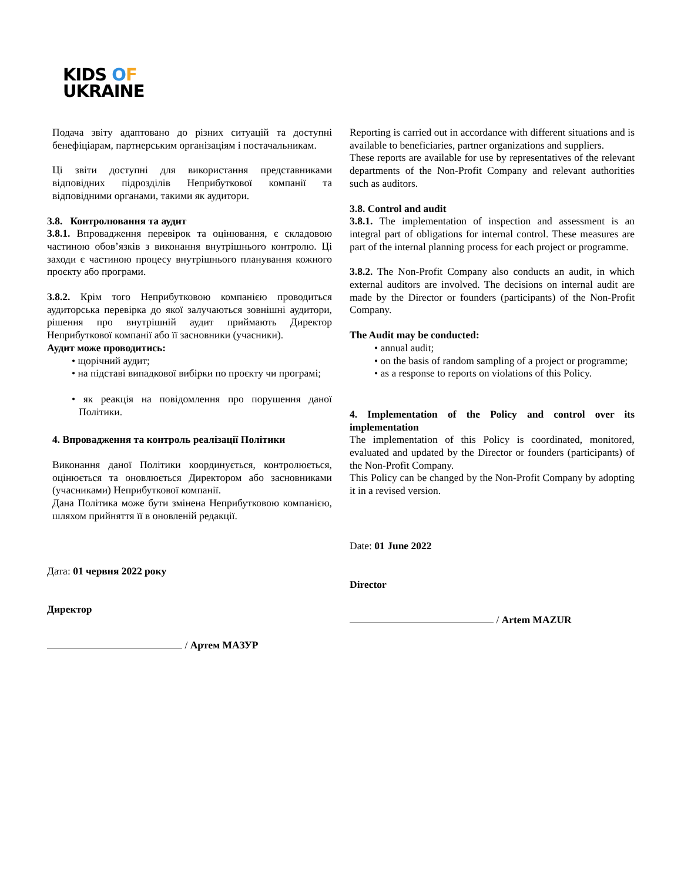KIDS OF
UKRAINE
Подача звіту адаптовано до різних ситуацій та доступні бенефіціарам, партнерським організаціям і постачальникам.
Ці звіти доступні для використання представниками відповідних підрозділів Неприбуткової компанії та відповідними органами, такими як аудитори.
3.8. Контролювання та аудит
3.8.1. Впровадження перевірок та оцінювання, є складовою частиною обов’язків з виконання внутрішнього контролю. Ці заходи є частиною процесу внутрішнього планування кожного проєкту або програми.
3.8.2. Крім того Неприбутковою компанією проводиться аудиторська перевірка до якої залучаються зовнішні аудитори, рішення про внутрішній аудит приймають Директор Неприбуткової компанії або її засновники (учасники).
Аудит може проводитись:
• щорічний аудит;
• на підставі випадкової вибірки по проєкту чи програмі;
• як реакція на повідомлення про порушення даної Політики.
4. Впровадження та контроль реалізації Політики
Виконання даної Політики координується, контролюється, оцінюється та оновлюється Директором або засновниками (учасниками) Неприбуткової компанії.
Дана Політика може бути змінена Неприбутковою компанією, шляхом прийняття її в оновленій редакції.
Дата: 01 червня 2022 року
Директор
/ Артем МАЗУР
Reporting is carried out in accordance with different situations and is available to beneficiaries, partner organizations and suppliers.
These reports are available for use by representatives of the relevant departments of the Non-Profit Company and relevant authorities such as auditors.
3.8. Control and audit
3.8.1. The implementation of inspection and assessment is an integral part of obligations for internal control. These measures are part of the internal planning process for each project or programme.
3.8.2. The Non-Profit Company also conducts an audit, in which external auditors are involved. The decisions on internal audit are made by the Director or founders (participants) of the Non-Profit Company.
The Audit may be conducted:
• annual audit;
• on the basis of random sampling of a project or programme;
• as a response to reports on violations of this Policy.
4. Implementation of the Policy and control over its implementation
The implementation of this Policy is coordinated, monitored, evaluated and updated by the Director or founders (participants) of the Non-Profit Company.
This Policy can be changed by the Non-Profit Company by adopting it in a revised version.
Date: 01 June 2022
Director
/ Artem MAZUR